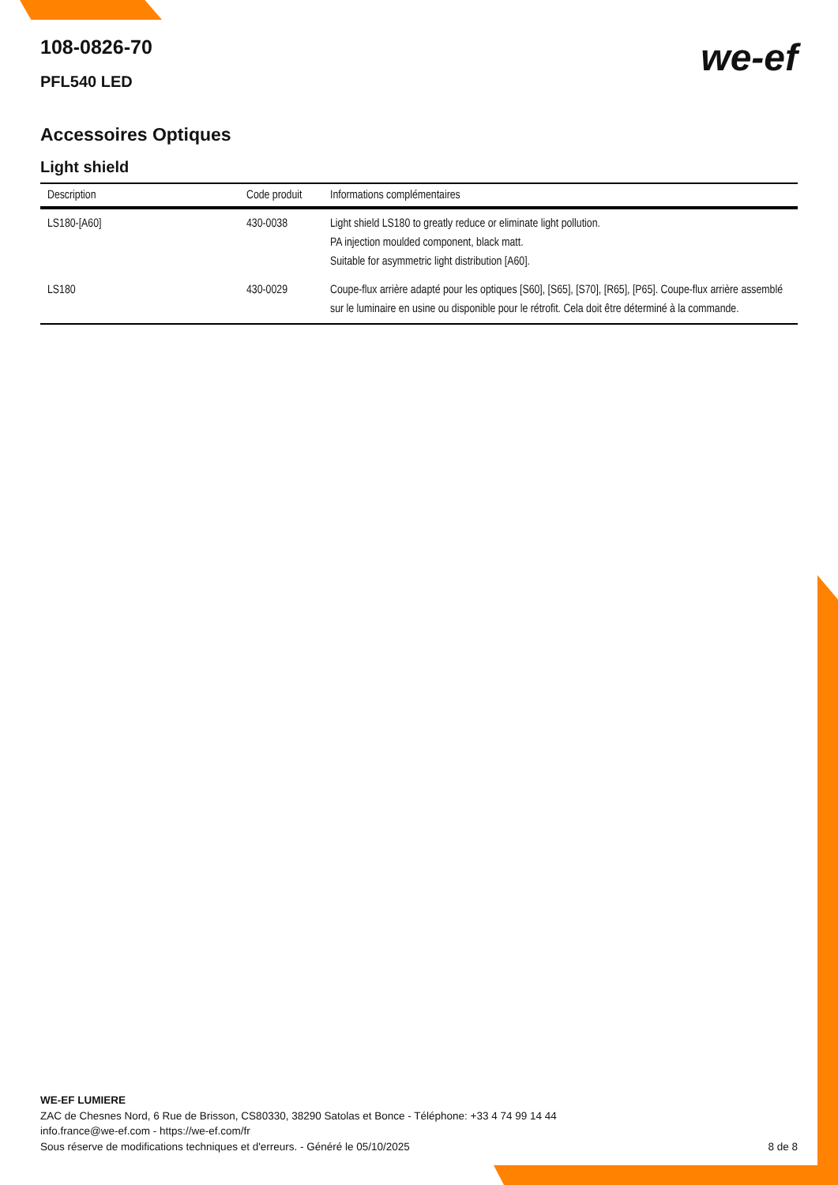108-0826-70
PFL540 LED
we-ef
Accessoires Optiques
Light shield
| Description | Code produit | Informations complémentaires |
| --- | --- | --- |
| LS180-[A60] | 430-0038 | Light shield LS180 to greatly reduce or eliminate light pollution. PA injection moulded component, black matt. Suitable for asymmetric light distribution [A60]. |
| LS180 | 430-0029 | Coupe-flux arrière adapté pour les optiques [S60], [S65], [S70], [R65], [P65]. Coupe-flux arrière assemblé sur le luminaire en usine ou disponible pour le rétrofit. Cela doit être déterminé à la commande. |
WE-EF LUMIERE
ZAC de Chesnes Nord, 6 Rue de Brisson, CS80330, 38290 Satolas et Bonce - Téléphone: +33 4 74 99 14 44
info.france@we-ef.com - https://we-ef.com/fr
Sous réserve de modifications techniques et d'erreurs. - Généré le 05/10/2025 8 de 8